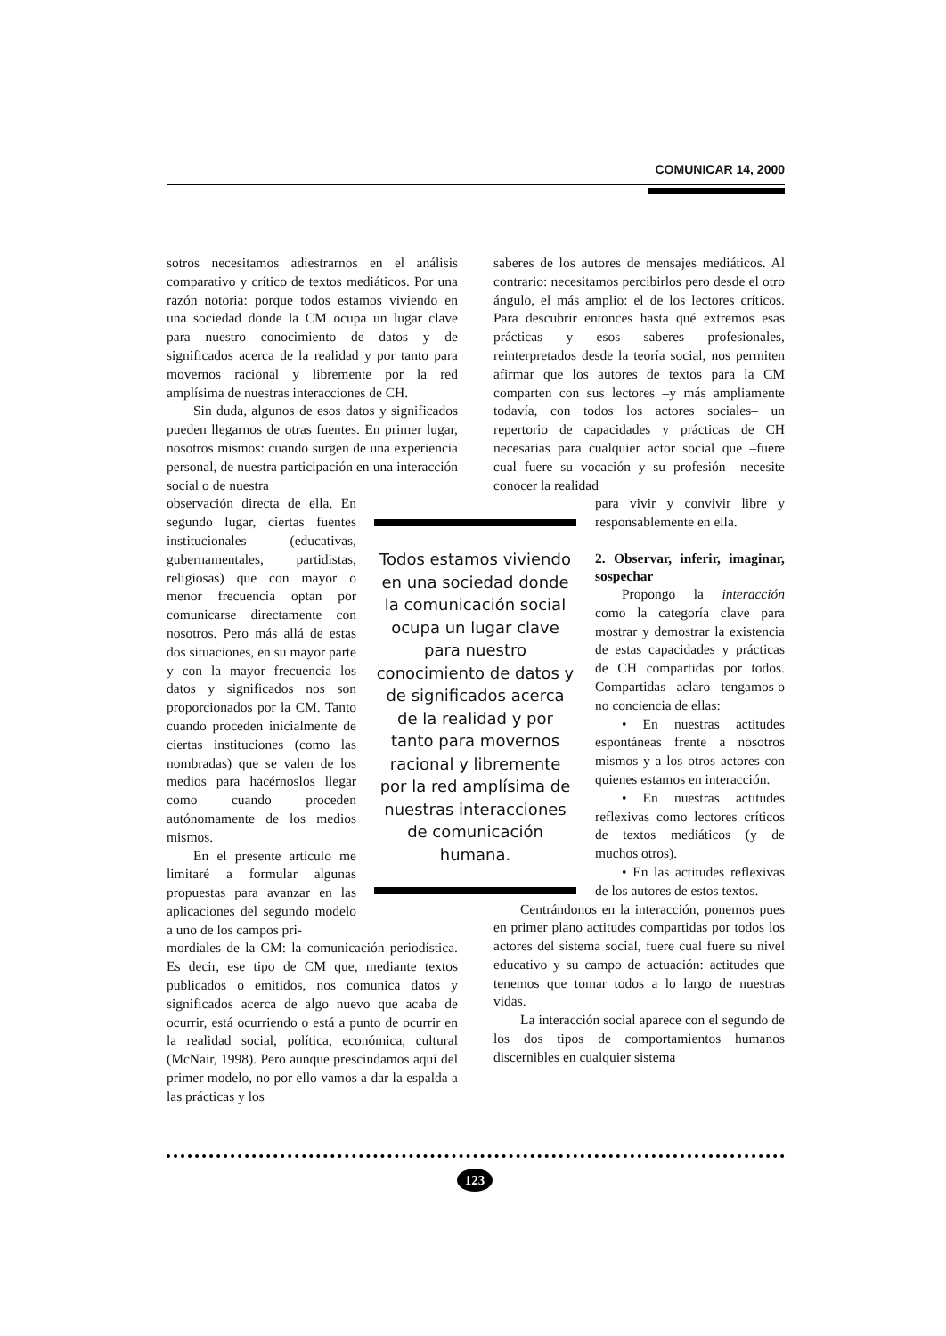COMUNICAR 14, 2000
sotros necesitamos adiestrarnos en el análisis comparativo y crítico de textos mediáticos. Por una razón notoria: porque todos estamos viviendo en una sociedad donde la CM ocupa un lugar clave para nuestro conocimiento de datos y de significados acerca de la realidad y por tanto para movernos racional y libremente por la red amplísima de nuestras interacciones de CH.
Sin duda, algunos de esos datos y significados pueden llegarnos de otras fuentes. En primer lugar, nosotros mismos: cuando surgen de una experiencia personal, de nuestra participación en una interacción social o de nuestra
observación directa de ella. En segundo lugar, ciertas fuentes institucionales (educativas, gubernamentales, partidistas, religiosas) que con mayor o menor frecuencia optan por comunicarse directamente con nosotros. Pero más allá de estas dos situaciones, en su mayor parte y con la mayor frecuencia los datos y significados nos son proporcionados por la CM. Tanto cuando proceden inicialmente de ciertas instituciones (como las nombradas) que se valen de los medios para hacérnoslos llegar como cuando proceden autónomamente de los medios mismos.
En el presente artículo me limitaré a formular algunas propuestas para avanzar en las aplicaciones del segundo modelo a uno de los campos pri-
mordiales de la CM: la comunicación periodística. Es decir, ese tipo de CM que, mediante textos publicados o emitidos, nos comunica datos y significados acerca de algo nuevo que acaba de ocurrir, está ocurriendo o está a punto de ocurrir en la realidad social, política, económica, cultural (McNair, 1998). Pero aunque prescindamos aquí del primer modelo, no por ello vamos a dar la espalda a las prácticas y los
Todos estamos viviendo en una sociedad donde la comunicación social ocupa un lugar clave para nuestro conocimiento de datos y de significados acerca de la realidad y por tanto para movernos racional y libremente por la red amplísima de nuestras interacciones de comunicación humana.
saberes de los autores de mensajes mediáticos. Al contrario: necesitamos percibirlos pero desde el otro ángulo, el más amplio: el de los lectores críticos. Para descubrir entonces hasta qué extremos esas prácticas y esos saberes profesionales, reinterpretados desde la teoría social, nos permiten afirmar que los autores de textos para la CM comparten con sus lectores –y más ampliamente todavía, con todos los actores sociales– un repertorio de capacidades y prácticas de CH necesarias para cualquier actor social que –fuere cual fuere su vocación y su profesión– necesite conocer la realidad
para vivir y convivir libre y responsablemente en ella.
2. Observar, inferir, imaginar, sospechar
Propongo la interacción como la categoría clave para mostrar y demostrar la existencia de estas capacidades y prácticas de CH compartidas por todos. Compartidas –aclaro– tengamos o no conciencia de ellas:
• En nuestras actitudes espontáneas frente a nosotros mismos y a los otros actores con quienes estamos en interacción.
• En nuestras actitudes reflexivas como lectores críticos de textos mediáticos (y de muchos otros).
• En las actitudes reflexivas de los autores de estos textos.
Centrándonos en la interacción, ponemos pues en primer plano actitudes compartidas por todos los actores del sistema social, fuere cual fuere su nivel educativo y su campo de actuación: actitudes que tenemos que tomar todos a lo largo de nuestras vidas.
La interacción social aparece con el segundo de los dos tipos de comportamientos humanos discernibles en cualquier sistema
123